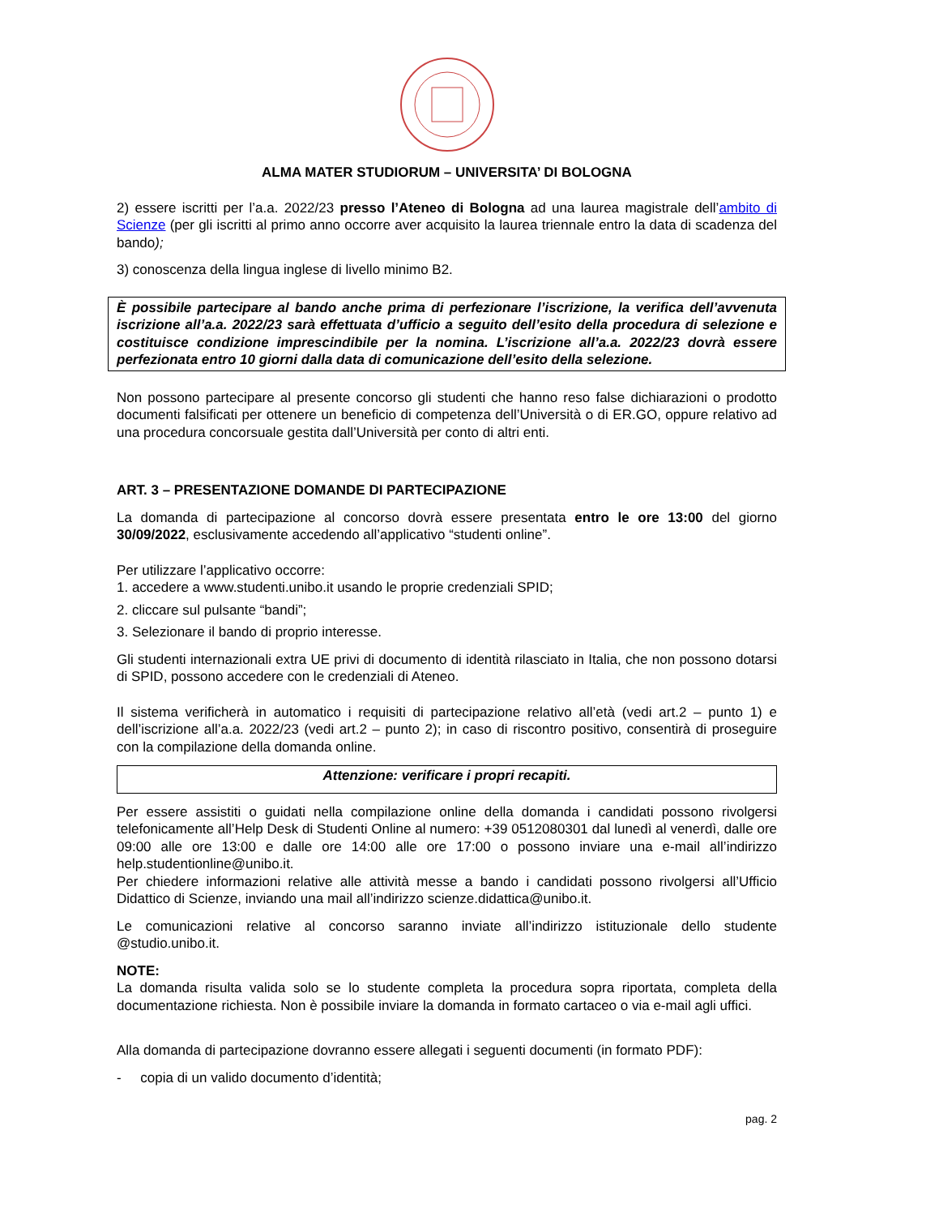ALMA MATER STUDIORUM – UNIVERSITA’ DI BOLOGNA
2) essere iscritti per l’a.a. 2022/23 presso l’Ateneo di Bologna ad una laurea magistrale dell’ambito di Scienze (per gli iscritti al primo anno occorre aver acquisito la laurea triennale entro la data di scadenza del bando);
3) conoscenza della lingua inglese di livello minimo B2.
È possibile partecipare al bando anche prima di perfezionare l’iscrizione, la verifica dell’avvenuta iscrizione all’a.a. 2022/23 sarà effettuata d’ufficio a seguito dell’esito della procedura di selezione e costituisce condizione imprescindibile per la nomina. L’iscrizione all’a.a. 2022/23 dovrà essere perfezionata entro 10 giorni dalla data di comunicazione dell’esito della selezione.
Non possono partecipare al presente concorso gli studenti che hanno reso false dichiarazioni o prodotto documenti falsificati per ottenere un beneficio di competenza dell’Università o di ER.GO, oppure relativo ad una procedura concorsuale gestita dall’Università per conto di altri enti.
ART. 3 – PRESENTAZIONE DOMANDE DI PARTECIPAZIONE
La domanda di partecipazione al concorso dovrà essere presentata entro le ore 13:00 del giorno 30/09/2022, esclusivamente accedendo all’applicativo “studenti online”.
Per utilizzare l’applicativo occorre:
1. accedere a www.studenti.unibo.it usando le proprie credenziali SPID;
2. cliccare sul pulsante “bandi”;
3. Selezionare il bando di proprio interesse.
Gli studenti internazionali extra UE privi di documento di identità rilasciato in Italia, che non possono dotarsi di SPID, possono accedere con le credenziali di Ateneo.
Il sistema verificherà in automatico i requisiti di partecipazione relativo all’età (vedi art.2 – punto 1) e dell’iscrizione all’a.a. 2022/23 (vedi art.2 – punto 2); in caso di riscontro positivo, consentirà di proseguire con la compilazione della domanda online.
Attenzione: verificare i propri recapiti.
Per essere assistiti o guidati nella compilazione online della domanda i candidati possono rivolgersi telefonicamente all’Help Desk di Studenti Online al numero: +39 0512080301 dal lunedì al venerdì, dalle ore 09:00 alle ore 13:00 e dalle ore 14:00 alle ore 17:00 o possono inviare una e-mail all’indirizzo help.studentionline@unibo.it.
Per chiedere informazioni relative alle attività messe a bando i candidati possono rivolgersi all’Ufficio Didattico di Scienze, inviando una mail all’indirizzo scienze.didattica@unibo.it.
Le comunicazioni relative al concorso saranno inviate all’indirizzo istituzionale dello studente @studio.unibo.it.
NOTE:
La domanda risulta valida solo se lo studente completa la procedura sopra riportata, completa della documentazione richiesta. Non è possibile inviare la domanda in formato cartaceo o via e-mail agli uffici.
Alla domanda di partecipazione dovranno essere allegati i seguenti documenti (in formato PDF):
- copia di un valido documento d’identità;
pag. 2